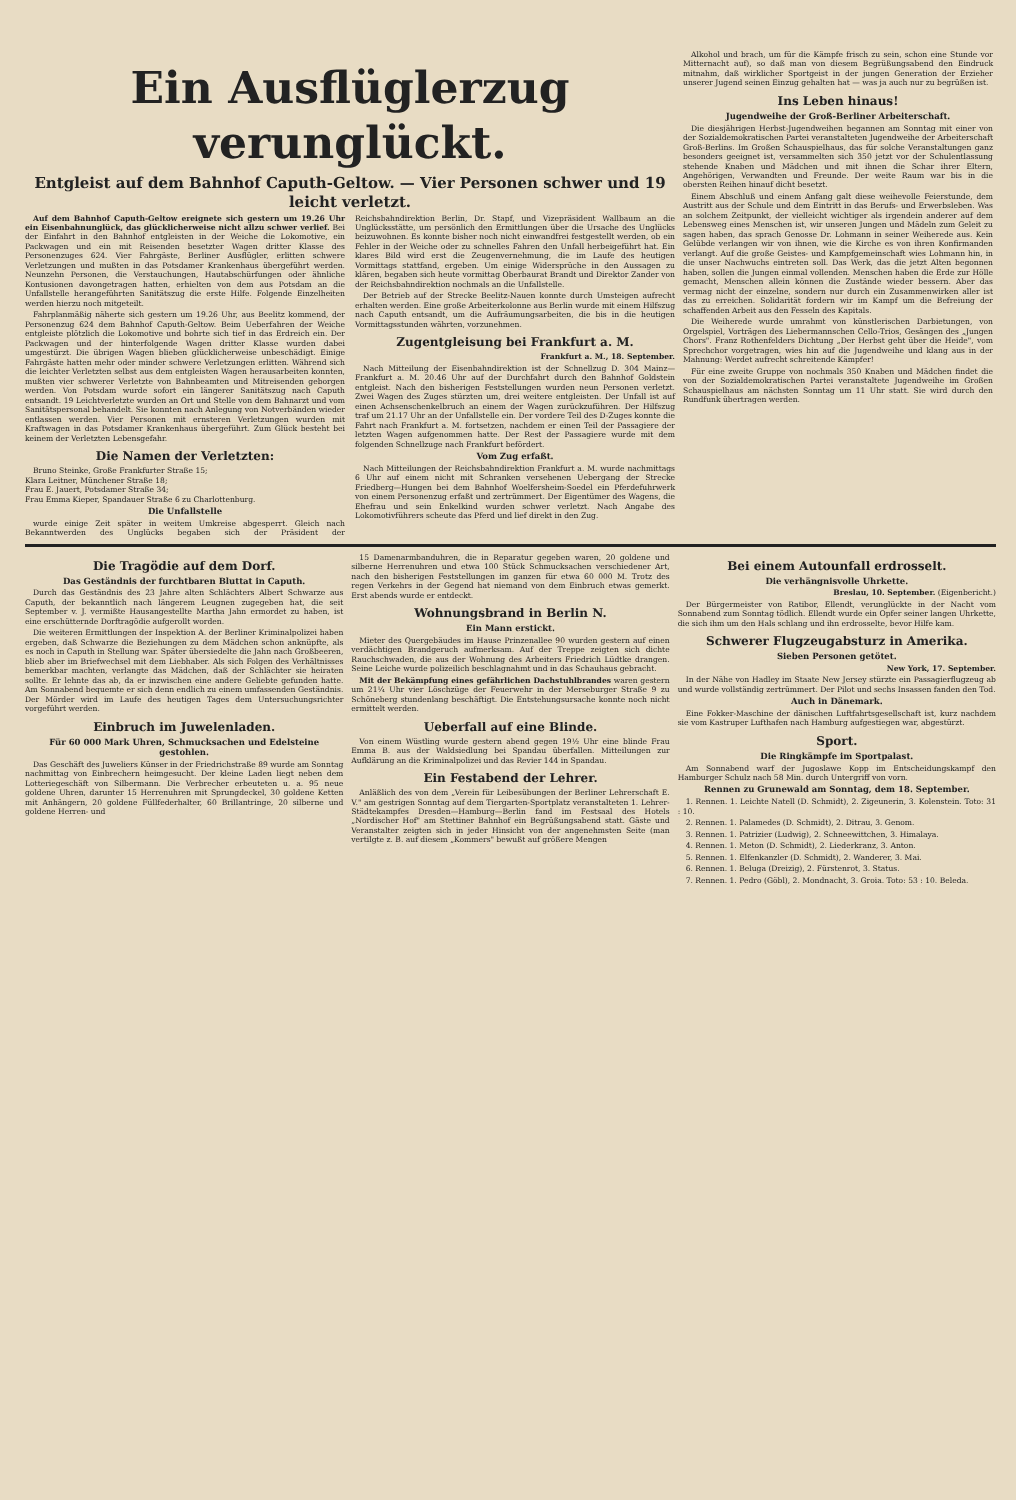Ein Ausflüglerzug verunglückt.
Entgleist auf dem Bahnhof Caputh-Geltow. — Vier Personen schwer und 19 leicht verletzt.
Auf dem Bahnhof Caputh-Geltow ereignete sich gestern um 19.26 Uhr ein Eisenbahnunglück, das glücklicherweise nicht allzu schwer verlief. Bei der Einfahrt in den Bahnhof entgleisten in der Weiche die Lokomotive, ein Packwagen und ein mit Reisenden besetzter Wagen dritter Klasse des Personenzuges 624. Vier Fahrgäste, Berliner Ausflügler, erlitten schwere Verletzungen und mußten in das Potsdamer Krankenhaus übergeführt werden. Neunzehn Personen, die Verstauchungen, Hautabschürfungen oder ähnliche Kontusionen davongetragen hatten, erhielten von dem aus Potsdam an die Unfallstelle herangeführten Sanitätszug die erste Hilfe. Folgende Einzelheiten werden hierzu noch mitgeteilt.
Fahrplanmäßig näherte sich gestern um 19.26 Uhr, aus Beelitz kommend, der Personenzug 624 dem Bahnhof Caputh-Geltow. Beim Ueberfahren der Weiche entgleiste plötzlich die Lokomotive und bohrte sich tief in das Erdreich ein. Der Packwagen und der hinterfolgende Wagen dritter Klasse wurden dabei umgestürzt. Die übrigen Wagen blieben glücklicherweise unbeschädigt. Einige Fahrgäste hatten mehr oder minder schwere Verletzungen erlitten. Während sich die leichter Verletzten selbst aus dem entgleisten Wagen herausarbeiten konnten, mußten vier schwerer Verletzte von Bahnbeamten und Mitreisenden geborgen werden. Von Potsdam wurde sofort ein längerer Sanitätszug nach Caputh entsandt. 19 Leichtverletzte wurden an Ort und Stelle von dem Bahnarzt und vom Sanitätspersonal behandelt. Sie konnten nach Anlegung von Notverbänden wieder entlassen werden. Vier Personen mit ernsteren Verletzungen wurden mit Kraftwagen in das Potsdamer Krankenhaus übergeführt. Zum Glück besteht bei keinem der Verletzten Lebensgefahr.
Die Namen der Verletzten:
Bruno Steinke, Große Frankfurter Straße 15;
Klara Leitner, Münchener Straße 18;
Frau E. Jauert, Potsdamer Straße 34;
Frau Emma Kieper, Spandauer Straße 6 zu Charlottenburg.
Die Unfallstelle
wurde einige Zeit später in weitem Umkreise abgesperrt. Gleich nach Bekanntwerden des Unglücks begaben sich der Präsident der Reichsbahndirektion Berlin, Dr. Stapf, und Vizepräsident Wallbaum an die Unglücksstätte, um persönlich den Ermittlungen über die Ursache des Unglücks beizuwohnen. Es konnte bisher noch nicht einwandfrei festgestellt werden, ob ein Fehler in der Weiche oder zu schnelles Fahren den Unfall herbeigeführt hat. Ein klares Bild wird erst die Zeugenvernehmung, die im Laufe des heutigen Vormittags stattfand, ergeben. Um einige Widersprüche in den Aussagen zu klären, begaben sich heute vormittag Oberbaurat Brandt und Direktor Zander von der Reichsbahndirektion nochmals an die Unfallstelle.
Der Betrieb auf der Strecke Beelitz-Nauen konnte durch Umsteigen aufrecht erhalten werden. Eine große Arbeiterkolonne aus Berlin wurde mit einem Hilfszug nach Caputh entsandt, um die Aufräumungsarbeiten, die bis in die heutigen Vormittagsstunden währten, vorzunehmen.
Zugentgleisung bei Frankfurt a. M.
Frankfurt a. M., 18. September.
Nach Mitteilung der Eisenbahndirektion ist der Schnellzug D. 304 Mainz—Frankfurt a. M. 20.46 Uhr auf der Durchfahrt durch den Bahnhof Goldstein entgleist. Nach den bisherigen Feststellungen wurden neun Personen verletzt. Zwei Wagen des Zuges stürzten um, drei weitere entgleisten. Der Unfall ist auf einen Achsenschenkelbruch an einem der Wagen zurückzuführen. Der Hilfszug traf um 21.17 Uhr an der Unfallstelle ein. Der vordere Teil des D-Zuges konnte die Fahrt nach Frankfurt a. M. fortsetzen, nachdem er einen Teil der Passagiere der letzten Wagen aufgenommen hatte. Der Rest der Passagiere wurde mit dem folgenden Schnellzuge nach Frankfurt befördert.
Vom Zug erfaßt.
Nach Mitteilungen der Reichsbahndirektion Frankfurt a. M. wurde nachmittags 6 Uhr auf einem nicht mit Schranken versehenen Uebergang der Strecke Friedberg—Hungen bei dem Bahnhof Woelfersheim-Soedel ein Pferdefuhrwerk von einem Personenzug erfaßt und zertrümmert. Der Eigentümer des Wagens, die Ehefrau und sein Enkelkind wurden schwer verletzt. Nach Angabe des Lokomotivführers scheute das Pferd und lief direkt in den Zug.
Alkohol und brach, um für die Kämpfe frisch zu sein, schon eine Stunde vor Mitternacht auf), so daß man von diesem Begrüßungsabend den Eindruck mitnahm, daß wirklicher Sportgeist in der jungen Generation der Erzieher unserer Jugend seinen Einzug gehalten hat — was ja auch nur zu begrüßen ist.
Ins Leben hinaus!
Jugendweihe der Groß-Berliner Arbeiterschaft.
Die diesjährigen Herbst-Jugendweihen begannen am Sonntag mit einer von der Sozialdemokratischen Partei veranstalteten Jugendweihe der Arbeiterschaft Groß-Berlins. Im Großen Schauspielhaus, das für solche Veranstaltungen ganz besonders geeignet ist, versammelten sich 350 jetzt vor der Schulentlassung stehende Knaben und Mädchen und mit ihnen die Schar ihrer Eltern, Angehörigen, Verwandten und Freunde. Der weite Raum war bis in die obersten Reihen hinauf dicht besetzt.
Einem Abschluß und einem Anfang galt diese weihevolle Feierstunde, dem Austritt aus der Schule und dem Eintritt in das Berufs- und Erwerbsleben. Was an solchem Zeitpunkt, der vielleicht wichtiger als irgendein anderer auf dem Lebensweg eines Menschen ist, wir unseren Jungen und Mädeln zum Geleit zu sagen haben, das sprach Genosse Dr. Lohmann in seiner Weiherede aus. Kein Gelübde verlangen wir von ihnen, wie die Kirche es von ihren Konfirmanden verlangt. Auf die große Geistes- und Kampfgemeinschaft wies Lohmann hin, in die unser Nachwuchs eintreten soll. Das Werk, das die jetzt Alten begonnen haben, sollen die Jungen einmal vollenden. Menschen haben die Erde zur Hölle gemacht, Menschen allein können die Zustände wieder bessern. Aber das vermag nicht der einzelne, sondern nur durch ein Zusammenwirken aller ist das zu erreichen. Solidarität fordern wir im Kampf um die Befreiung der schaffenden Arbeit aus den Fesseln des Kapitals.
Die Weiherede wurde umrahmt von künstlerischen Darbietungen, von Orgelspiel, Vorträgen des Liebermannschen Cello-Trios, Gesängen des „Jungen Chors". Franz Rothenfelders Dichtung „Der Herbst geht über die Heide", vom Sprechchor vorgetragen, wies hin auf die Jugendweihe und klang aus in der Mahnung: Werdet aufrecht schreitende Kämpfer!
Für eine zweite Gruppe von nochmals 350 Knaben und Mädchen findet die von der Sozialdemokratischen Partei veranstaltete Jugendweihe im Großen Schauspielhaus am nächsten Sonntag um 11 Uhr statt. Sie wird durch den Rundfunk übertragen werden.
Die Tragödie auf dem Dorf.
Das Geständnis der furchtbaren Bluttat in Caputh.
Durch das Geständnis des 23 Jahre alten Schlächters Albert Schwarze aus Caputh, der bekanntlich nach längerem Leugnen zugegeben hat, die seit September v. J. vermißte Hausangestellte Martha Jahn ermordet zu haben, ist eine erschütternde Dorftragödie aufgerollt worden.
Die weiteren Ermittlungen der Inspektion A. der Berliner Kriminalpolizei haben ergeben, daß Schwarze die Beziehungen zu dem Mädchen schon anknüpfte, als es noch in Caputh in Stellung war. Später übersiedelte die Jahn nach Großbeeren, blieb aber im Briefwechsel mit dem Liebhaber. Als sich Folgen des Verhältnisses bemerkbar machten, verlangte das Mädchen, daß der Schlächter sie heiraten sollte. Er lehnte das ab, da er inzwischen eine andere Geliebte gefunden hatte. Am Sonnabend bequemte er sich denn endlich zu einem umfassenden Geständnis. Der Mörder wird im Laufe des heutigen Tages dem Untersuchungsrichter vorgeführt werden.
Einbruch im Juwelenladen.
Für 60 000 Mark Uhren, Schmucksachen und Edelsteine gestohlen.
Das Geschäft des Juweliers Künser in der Friedrichstraße 89 wurde am Sonntag nachmittag von Einbrechern heimgesucht. Der kleine Laden liegt neben dem Lotteriegeschäft von Silbermann. Die Verbrecher erbeuteten u. a. 95 neue goldene Uhren, darunter 15 Herrenuhren mit Sprungdeckel, 30 goldene Ketten mit Anhängern, 20 goldene Füllfederhalter, 60 Brillantringe, 20 silberne und goldene Herren- und
15 Damenarmbanduhren, die in Reparatur gegeben waren, 20 goldene und silberne Herrenuhren und etwa 100 Stück Schmucksachen verschiedener Art, nach den bisherigen Feststellungen im ganzen für etwa 60 000 M. Trotz des regen Verkehrs in der Gegend hat niemand von dem Einbruch etwas gemerkt. Erst abends wurde er entdeckt.
Wohnungsbrand in Berlin N.
Ein Mann erstickt.
Mieter des Quergebäudes im Hause Prinzenallee 90 wurden gestern auf einen verdächtigen Brandgeruch aufmerksam. Auf der Treppe zeigten sich dichte Rauchschwaden, die aus der Wohnung des Arbeiters Friedrich Lüdtke drangen. Seine Leiche wurde polizeilich beschlagnahmt und in das Schauhaus gebracht.
Mit der Bekämpfung eines gefährlichen Dachstuhlbrandes waren gestern um 21¼ Uhr vier Löschzüge der Feuerwehr in der Merseburger Straße 9 zu Schöneberg stundenlang beschäftigt. Die Entstehungsursache konnte noch nicht ermittelt werden.
Ueberfall auf eine Blinde.
Von einem Wüstling wurde gestern abend gegen 19½ Uhr eine blinde Frau Emma B. aus der Waldsiedlung bei Spandau überfallen. Mitteilungen zur Aufklärung an die Kriminalpolizei und das Revier 144 in Spandau.
Ein Festabend der Lehrer.
Anläßlich des von dem „Verein für Leibesübungen der Berliner Lehrerschaft E. V." am gestrigen Sonntag auf dem Tiergarten-Sportplatz veranstalteten 1. Lehrer-Städtekampfes Dresden—Hamburg—Berlin fand im Festsaal des Hotels „Nordischer Hof" am Stettiner Bahnhof ein Begrüßungsabend statt. Gäste und Veranstalter zeigten sich in jeder Hinsicht von der angenehmsten Seite (man vertilgte z. B. auf diesem „Kommers" bewußt auf größere Mengen
Bei einem Autounfall erdrosselt.
Die verhängnisvolle Uhrkette.
Breslau, 10. September. (Eigenbericht.)
Der Bürgermeister von Ratibor, Ellendt, verunglückte in der Nacht vom Sonnabend zum Sonntag tödlich. Ellendt wurde ein Opfer seiner langen Uhrkette, die sich ihm um den Hals schlang und ihn erdrosselte, bevor Hilfe kam.
Schwerer Flugzeugabsturz in Amerika.
Sieben Personen getötet.
New York, 17. September.
In der Nähe von Hadley im Staate New Jersey stürzte ein Passagierflugzeug ab und wurde vollständig zertrümmert. Der Pilot und sechs Insassen fanden den Tod.
Auch in Dänemark.
Eine Fokker-Maschine der dänischen Luftfahrtsgesellschaft ist, kurz nachdem sie vom Kastruper Lufthafen nach Hamburg aufgestiegen war, abgestürzt.
Sport.
Die Ringkämpfe im Sportpalast.
Am Sonnabend warf der Jugoslawe Kopp im Entscheidungskampf den Hamburger Schulz nach 58 Min. durch Untergriff von vorn.
Rennen zu Grunewald am Sonntag, dem 18. September.
1. Rennen. 1. Leichte Natell (D. Schmidt), 2. Zigeunerin, 3. Kolenstein. Toto: 31 : 10.
2. Rennen. 1. Palamedes (D. Schmidt), 2. Ditrau, 3. Genom.
3. Rennen. 1. Patrizier (Ludwig), 2. Schneewittchen, 3. Himalaya.
4. Rennen. 1. Meton (D. Schmidt), 2. Liederkranz, 3. Anton.
5. Rennen. 1. Elfenkanzler (D. Schmidt), 2. Wanderer, 3. Mai.
6. Rennen. 1. Beluga (Dreizig), 2. Fürstenrot, 3. Status.
7. Rennen. 1. Pedro (Göbl), 2. Mondnacht, 3. Groia. Toto: 53 : 10. Beleda.